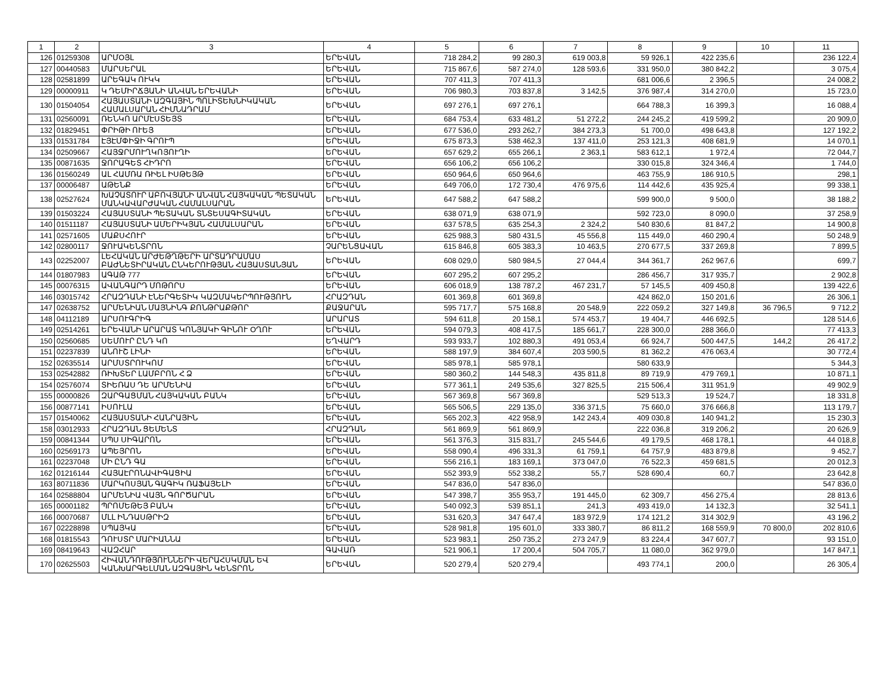| 1 | 2 | 3 | 4 | 5 | 6 | 7 | 8 | 9 | 10 | 11 |
| --- | --- | --- | --- | --- | --- | --- | --- | --- | --- | --- |
| 126 | 01259308 | ԱՐՄՕՅԼ | ԵՐԵՎԱՆ | 718 284,2 | 99 280,3 | 619 003,8 | 59 926,1 | 422 235,6 | | 236 122,4 |
| 127 | 00440583 | ՄԱՐՍԵՐԱԼ | ԵՐԵՎԱՆ | 715 867,6 | 587 274,0 | 128 593,6 | 331 950,0 | 380 842,2 | | 3 075,4 |
| 128 | 02581899 | ԱՐԵԳԱԿ ՈՒԿԿ | ԵՐԵՎԱՆ | 707 411,3 | 707 411,3 | | 681 006,6 | 2 396,5 | | 24 008,2 |
| 129 | 00000911 | Կ ԴԵՄԻՐՃՅԱՆԻ ԱՆՎԱՆ ԵՐԵՎԱՆԻ | ԵՐԵՎԱՆ | 706 980,3 | 703 837,8 | 3 142,5 | 376 987,4 | 314 270,0 | | 15 723,0 |
| 130 | 01504054 | ՀԱՅԱՍՏԱՆԻ ԱԶԳԱՅԻՆ ՊՈԼԻՏԵԽՆԻԿԱԿԱՆ ՀԱՄԱԼՍԱՐԱՆ ՀԻՄՆԱԴՐԱՄ | ԵՐԵՎԱՆ | 697 276,1 | 697 276,1 | | 664 788,3 | 16 399,3 | | 16 088,4 |
| 131 | 02560091 | ՌԵՆԿՈ ԱՐՄԷՍՏԵՅՏ | ԵՐԵՎԱՆ | 684 753,4 | 633 481,2 | 51 272,2 | 244 245,2 | 419 599,2 | | 20 909,0 |
| 132 | 01829451 | ՓՐԻԹԻ ՈՒԵՅ | ԵՐԵՎԱՆ | 677 536,0 | 293 262,7 | 384 273,3 | 51 700,0 | 498 643,8 | | 127 192,2 |
| 133 | 01531784 | ԷՅԷՄՓԻՋԻ ԳՐՈՒՊ | ԵՐԵՎԱՆ | 675 873,3 | 538 462,3 | 137 411,0 | 253 121,3 | 408 681,9 | | 14 070,1 |
| 134 | 02509667 | ՀԱՅՋՐՄՈՒՂԿՈՅՈՒՂԻ | ԵՐԵՎԱՆ | 657 629,2 | 655 266,1 | 2 363,1 | 583 612,1 | 1 972,4 | | 72 044,7 |
| 135 | 00871635 | ՋՈՐԱԳԵՏ ՀԻԴՐՈ | ԵՐԵՎԱՆ | 656 106,2 | 656 106,2 | | 330 015,8 | 324 346,4 | | 1 744,0 |
| 136 | 01560249 | ԱԼ ՀԱՄՌԱ ՌԻԵԼ ԻՍԹԵՅԹ | ԵՐԵՎԱՆ | 650 964,6 | 650 964,6 | | 463 755,9 | 186 910,5 | | 298,1 |
| 137 | 00006487 | ԱԹԵՆՔ | ԵՐԵՎԱՆ | 649 706,0 | 172 730,4 | 476 975,6 | 114 442,6 | 435 925,4 | | 99 338,1 |
| 138 | 02527624 | ԽԱՉԱՏՈՒՐ ԱԲՈՎՅԱՆԻ ԱՆՎԱՆ ՀԱՅԿԱԿԱՆ ՊԵՏԱԿԱՆ ՄԱՆԿԱՎԱՐԺԱԿԱՆ ՀԱՄԱԼՍԱՐԱՆ | ԵՐԵՎԱՆ | 647 588,2 | 647 588,2 | | 599 900,0 | 9 500,0 | | 38 188,2 |
| 139 | 01503224 | ՀԱՅԱՍՏԱՆԻ ՊԵՏԱԿԱՆ ՏՆՏԵՍԱԳԻՏԱԿԱՆ | ԵՐԵՎԱՆ | 638 071,9 | 638 071,9 | | 592 723,0 | 8 090,0 | | 37 258,9 |
| 140 | 01511187 | ՀԱՅԱՍՏԱՆԻ ԱՄԵՐԻԿՅԱՆ ՀԱՄԱԼՍԱՐԱՆ | ԵՐԵՎԱՆ | 637 578,5 | 635 254,3 | 2 324,2 | 540 830,6 | 81 847,2 | | 14 900,8 |
| 141 | 02571605 | ՄԱՔՍՀՈՒՐ | ԵՐԵՎԱՆ | 625 988,3 | 580 431,5 | 45 556,8 | 115 449,0 | 460 290,4 | | 50 248,9 |
| 142 | 02800117 | ՋՈՒԱԿԵՆՏՐՈՆ | ՉԱՐԵՆՑԱՎԱՆ | 615 846,8 | 605 383,3 | 10 463,5 | 270 677,5 | 337 269,8 | | 7 899,5 |
| 143 | 02252007 | ԼԵՀԱԿԱՆ ԱՐԺԵԹՂԹԵՐԻ ԱՐՏԱԴՐԱՄԱՍ ԲԱԺՆԵՏԻՐԱԿԱՆ ԸՆԿԵՐՈՒԹՅԱՆ ՀԱՅԱՍՏԱՆՅԱՆ | ԵՐԵՎԱՆ | 608 029,0 | 580 984,5 | 27 044,4 | 344 361,7 | 262 967,6 | | 699,7 |
| 144 | 01807983 | ԱԳԱԹ 777 | ԵՐԵՎԱՆ | 607 295,2 | 607 295,2 | | 286 456,7 | 317 935,7 | | 2 902,8 |
| 145 | 00076315 | ԱՎԱՆԳԱՐԴ ՄՈԹՈՐՍ | ԵՐԵՎԱՆ | 606 018,9 | 138 787,2 | 467 231,7 | 57 145,5 | 409 450,8 | | 139 422,6 |
| 146 | 03015742 | ՀՐԱԶԴԱՆԻ ԷՆԵՐԳԵՏԻԿ ԿԱԶՄԱԿԵՐՊՈՒԹՅՈՒՆ | ՀՐԱԶԴԱՆ | 601 369,8 | 601 369,8 | | 424 862,0 | 150 201,6 | | 26 306,1 |
| 147 | 02638752 | ԱՐՄԵՆԻԱՆ ՄԱՅՆԻՆԳ ՔՈՆԹՐԱՔԹՈՐ | ՔԱՋԱՐԱՆ | 595 717,7 | 575 168,8 | 20 548,9 | 222 059,2 | 327 149,8 | 36 796,5 | 9 712,2 |
| 148 | 04112189 | ԱՐՍՈՒԳՐԻԳ | ԱՐԱՐԱՏ | 594 611,8 | 20 158,1 | 574 453,7 | 19 404,7 | 446 692,5 | | 128 514,6 |
| 149 | 02514261 | ԵՐԵՎԱՆԻ ԱՐԱՐԱՏ ԿՈՆՅԱԿԻ ԳԻՆՈՒ ՕՂՈՒ | ԵՐԵՎԱՆ | 594 079,3 | 408 417,5 | 185 661,7 | 228 300,0 | 288 366,0 | | 77 413,3 |
| 150 | 02560685 | ՍԵՄՈՒՐ ԸՆԴ ԿՈ | ԵՂՎԱՐԴ | 593 933,7 | 102 880,3 | 491 053,4 | 66 924,7 | 500 447,5 | 144,2 | 26 417,2 |
| 151 | 02237839 | ԱՆՈՒՇ ԼԻՆԻ | ԵՐԵՎԱՆ | 588 197,9 | 384 607,4 | 203 590,5 | 81 362,2 | 476 063,4 | | 30 772,4 |
| 152 | 02635514 | ԱՐՄՍՏՐՈՒԿՈՄ | ԵՐԵՎԱՆ | 585 978,1 | 585 978,1 | | 580 633,9 | | | 5 344,3 |
| 153 | 02542882 | ՌԻԽՏԵՐ ԼԱՄԲՐՈՆ Հ Ձ | ԵՐԵՎԱՆ | 580 360,2 | 144 548,3 | 435 811,8 | 89 719,9 | 479 769,1 | | 10 871,1 |
| 154 | 02576074 | ՏԻԵՌԱՍ ԴԵ ԱՐՄԵՆԻԱ | ԵՐԵՎԱՆ | 577 361,1 | 249 535,6 | 327 825,5 | 215 506,4 | 311 951,9 | | 49 902,9 |
| 155 | 00000826 | ԶԱՐԳԱՑՄԱՆ ՀԱՅԿԱԿԱՆ ԲԱՆԿ | ԵՐԵՎԱՆ | 567 369,8 | 567 369,8 | | 529 513,3 | 19 524,7 | | 18 331,8 |
| 156 | 00877141 | ԻՍՈՒԼԱ | ԵՐԵՎԱՆ | 565 506,5 | 229 135,0 | 336 371,5 | 75 660,0 | 376 666,8 | | 113 179,7 |
| 157 | 01540062 | ՀԱՅԱՍՏԱՆԻ ՀԱՆՐԱՅԻՆ | ԵՐԵՎԱՆ | 565 202,3 | 422 958,9 | 142 243,4 | 409 030,8 | 140 941,2 | | 15 230,3 |
| 158 | 03012933 | ՀՐԱԶԴԱՆ ՑԵՄԵՆՏ | ՀՐԱԶԴԱՆ | 561 869,9 | 561 869,9 | | 222 036,8 | 319 206,2 | | 20 626,9 |
| 159 | 00841344 | ՍՊՍ ՍԻԳԱՐՈՆ | ԵՐԵՎԱՆ | 561 376,3 | 315 831,7 | 245 544,6 | 49 179,5 | 468 178,1 | | 44 018,8 |
| 160 | 02569173 | ԱՊԵՅՐՈՆ | ԵՐԵՎԱՆ | 558 090,4 | 496 331,3 | 61 759,1 | 64 757,9 | 483 879,8 | | 9 452,7 |
| 161 | 02237048 | ՄԻ ԸՆԴ ԳԱ | ԵՐԵՎԱՆ | 556 216,1 | 183 169,1 | 373 047,0 | 76 522,3 | 459 681,5 | | 20 012,3 |
| 162 | 01216144 | ՀԱՅԱԷՐՈՆԱՎԻԳԱՑԻԱ | ԵՐԵՎԱՆ | 552 393,9 | 552 338,2 | 55,7 | 528 690,4 | 60,7 | | 23 642,8 |
| 163 | 80711836 | ՄԱՐԿՈՍՅԱՆ ԳԱԳԻԿ ՌԱՖԱՅԵԼԻ | ԵՐԵՎԱՆ | 547 836,0 | 547 836,0 | | | | | 547 836,0 |
| 164 | 02588804 | ԱՐՄԵՆԻԱ ՎԱՅՆ ԳՈՐԾԱՐԱՆ | ԵՐԵՎԱՆ | 547 398,7 | 355 953,7 | 191 445,0 | 62 309,7 | 456 275,4 | | 28 813,6 |
| 165 | 00001182 | ՊՐՈՄԵԹԵՅ ԲԱՆԿ | ԵՐԵՎԱՆ | 540 092,3 | 539 851,1 | 241,3 | 493 419,0 | 14 132,3 | | 32 541,1 |
| 166 | 00070687 | ՄԼԼ ԻՆԴԱՍԹՐԻԶ | ԵՐԵՎԱՆ | 531 620,3 | 347 647,4 | 183 972,9 | 174 121,2 | 314 302,9 | | 43 196,2 |
| 167 | 02228898 | ՍՊԱՅԿԱ | ԵՐԵՎԱՆ | 528 981,8 | 195 601,0 | 333 380,7 | 86 811,2 | 168 559,9 | 70 800,0 | 202 810,6 |
| 168 | 01815543 | ԴՈՒՍՏՐ ՄԱՐԻԱՆՆԱ | ԵՐԵՎԱՆ | 523 983,1 | 250 735,2 | 273 247,9 | 83 224,4 | 347 607,7 | | 93 151,0 |
| 169 | 08419643 | ՎԱԶՀԱՐ | ԳԱՎԱՌ | 521 906,1 | 17 200,4 | 504 705,7 | 11 080,0 | 362 979,0 | | 147 847,1 |
| 170 | 02625503 | ՀԻՎԱՆԴՈՒԹՅՈՒՆՆԵՐԻ ՎԵՐԱՀՍԿՄԱՆ ԵՎ ԿԱՆԽԱՐԳԵԼՄԱՆ ԱԶԳԱՅԻՆ ԿԵՆՏՐՈՆ | ԵՐԵՎԱՆ | 520 279,4 | 520 279,4 | | 493 774,1 | 200,0 | | 26 305,4 |